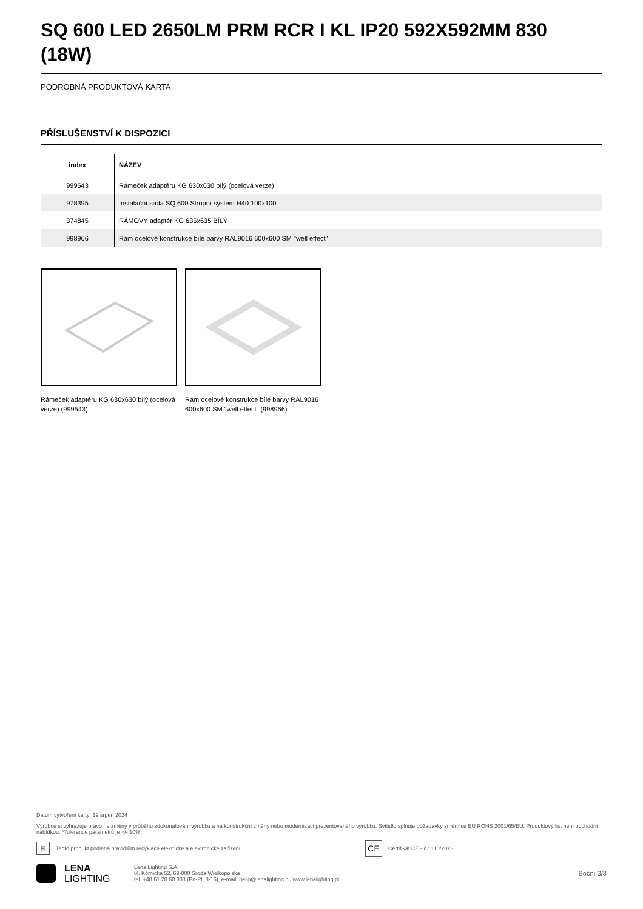SQ 600 LED 2650LM PRM RCR I KL IP20 592X592MM 830 (18W)
PODROBNÁ PRODUKTOVÁ KARTA
PŘÍSLUŠENSTVÍ K DISPOZICI
| index | NÁZEV |
| --- | --- |
| 999543 | Rámeček adaptéru KG 630x630 bílý (ocelová verze) |
| 978395 | Instalační sada SQ 600 Stropní systém H40 100x100 |
| 374845 | RÁMOVÝ adaptér KG 635x635 BÍLÝ |
| 998966 | Rám ocelové konstrukce bílé barvy RAL9016 600x600 SM "well effect" |
Rámeček adaptéru KG 630x630 bílý (ocelová verze) (999543)
Rám ocelové konstrukce bílé barvy RAL9016 600x600 SM "well effect" (998966)
Datum vytvoření karty: 19 srpen 2024
Výrobce si vyhrazuje právo na změny v průběhu zdokonalování výrobku a na konstrukční změny nebo modernizaci prezentovaného výrobku. Svítidlo splňuje požadavky směrnice EU ROHS 2001/65/EU. Produktový list není obchodní nabídkou. *Tolerance parametrů je +/- 10%.
⊠
Tento produkt podléhá pravidlům recyklace elektrické a elektronické zařízení
CE
Certifikát CE - č.: 110/2023
LENA
LIGHTING
Lena Lighting S.A.
ul. Kórnicka 52, 63-000 Środa Wielkopolska
tel. +48 61 28 60 333 (Pn-Pt, 8-16), e-mail: hello@lenalighting.pl, www.lenalighting.pl
Boční 3/3